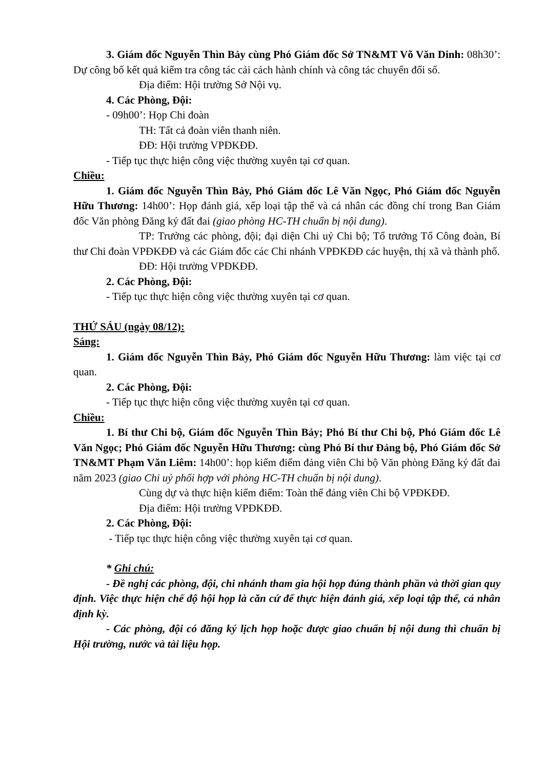3. Giám đốc Nguyễn Thìn Bảy cùng Phó Giám đốc Sở TN&MT Võ Văn Dinh: 08h30’: Dự công bố kết quả kiểm tra công tác cải cách hành chính và công tác chuyển đổi số.
Địa điểm: Hội trường Sở Nội vụ.
4. Các Phòng, Đội:
- 09h00’: Họp Chi đoàn
TH: Tất cả đoàn viên thanh niên.
ĐĐ: Hội trường VPĐKĐĐ.
- Tiếp tục thực hiện công việc thường xuyên tại cơ quan.
Chiều:
1. Giám đốc Nguyễn Thìn Bảy, Phó Giám đốc Lê Văn Ngọc, Phó Giám đốc Nguyễn Hữu Thương: 14h00’: Họp đánh giá, xếp loại tập thể và cá nhân các đồng chí trong Ban Giám đốc Văn phòng Đăng ký đất đai (giao phòng HC-TH chuẩn bị nội dung).
TP: Trưởng các phòng, đội; đại diện Chi uỷ Chi bộ; Tổ trưởng Tổ Công đoàn, Bí thư Chi đoàn VPĐKĐĐ và các Giám đốc các Chi nhánh VPĐKĐĐ các huyện, thị xã và thành phố.
ĐĐ: Hội trường VPĐKĐĐ.
2. Các Phòng, Đội:
- Tiếp tục thực hiện công việc thường xuyên tại cơ quan.
THỨ SÁU (ngày 08/12):
Sáng:
1. Giám đốc Nguyễn Thìn Bảy, Phó Giám đốc Nguyễn Hữu Thương: làm việc tại cơ quan.
2. Các Phòng, Đội:
- Tiếp tục thực hiện công việc thường xuyên tại cơ quan.
Chiều:
1. Bí thư Chi bộ, Giám đốc Nguyễn Thìn Bảy; Phó Bí thư Chi bộ, Phó Giám đốc Lê Văn Ngọc; Phó Giám đốc Nguyễn Hữu Thương: cùng Phó Bí thư Đảng bộ, Phó Giám đốc Sở TN&MT Phạm Văn Liêm: 14h00’: họp kiểm điểm đảng viên Chi bộ Văn phòng Đăng ký đất đai năm 2023 (giao Chi uỷ phối hợp với phòng HC-TH chuẩn bị nội dung).
Cùng dự và thực hiện kiểm điểm: Toàn thể đảng viên Chi bộ VPĐKĐĐ.
Địa điểm: Hội trường VPĐKĐĐ.
2. Các Phòng, Đội:
- Tiếp tục thực hiện công việc thường xuyên tại cơ quan.
* Ghi chú:
- Đề nghị các phòng, đội, chi nhánh tham gia hội họp đúng thành phần và thời gian quy định. Việc thực hiện chế độ hội họp là căn cứ để thực hiện đánh giá, xếp loại tập thể, cá nhân định kỳ.
- Các phòng, đội có đăng ký lịch họp hoặc được giao chuẩn bị nội dung thì chuẩn bị Hội trường, nước và tài liệu họp.